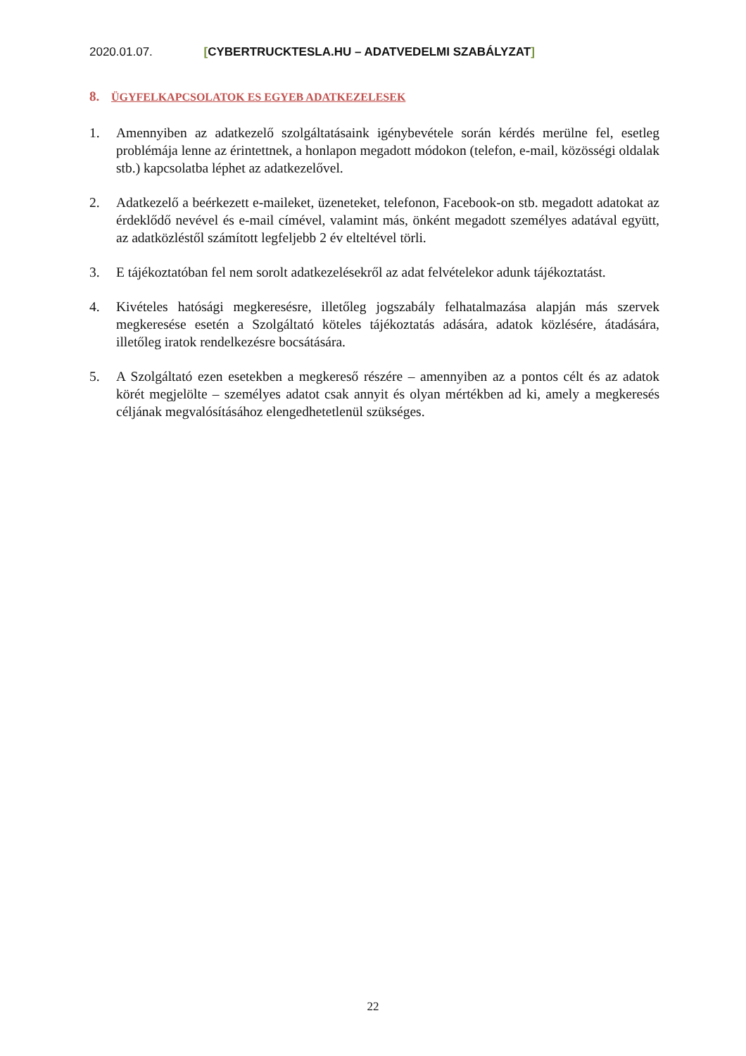2020.01.07. [CYBERTRUCKTESLA.HU – ADATVEDELMI SZABÁLYZAT]
8. ÜGYFELKAPCSOLATOK ES EGYEB ADATKEZELESEK
1. Amennyiben az adatkezelő szolgáltatásaink igénybevétele során kérdés merülne fel, esetleg problémája lenne az érintettnek, a honlapon megadott módokon (telefon, e-mail, közösségi oldalak stb.) kapcsolatba léphet az adatkezelővel.
2. Adatkezelő a beérkezett e-maileket, üzeneteket, telefonon, Facebook-on stb. megadott adatokat az érdeklődő nevével és e-mail címével, valamint más, önként megadott személyes adatával együtt, az adatközléstől számított legfeljebb 2 év elteltével törli.
3. E tájékoztatóban fel nem sorolt adatkezelésekről az adat felvételekor adunk tájékoztatást.
4. Kivételes hatósági megkeresésre, illetőleg jogszabály felhatalmazása alapján más szervek megkeresése esetén a Szolgáltató köteles tájékoztatás adására, adatok közlésére, átadására, illetőleg iratok rendelkezésre bocsátására.
5. A Szolgáltató ezen esetekben a megkereső részére – amennyiben az a pontos célt és az adatok körét megjelölte – személyes adatot csak annyit és olyan mértékben ad ki, amely a megkeresés céljának megvalósításához elengedhetetlenül szükséges.
22